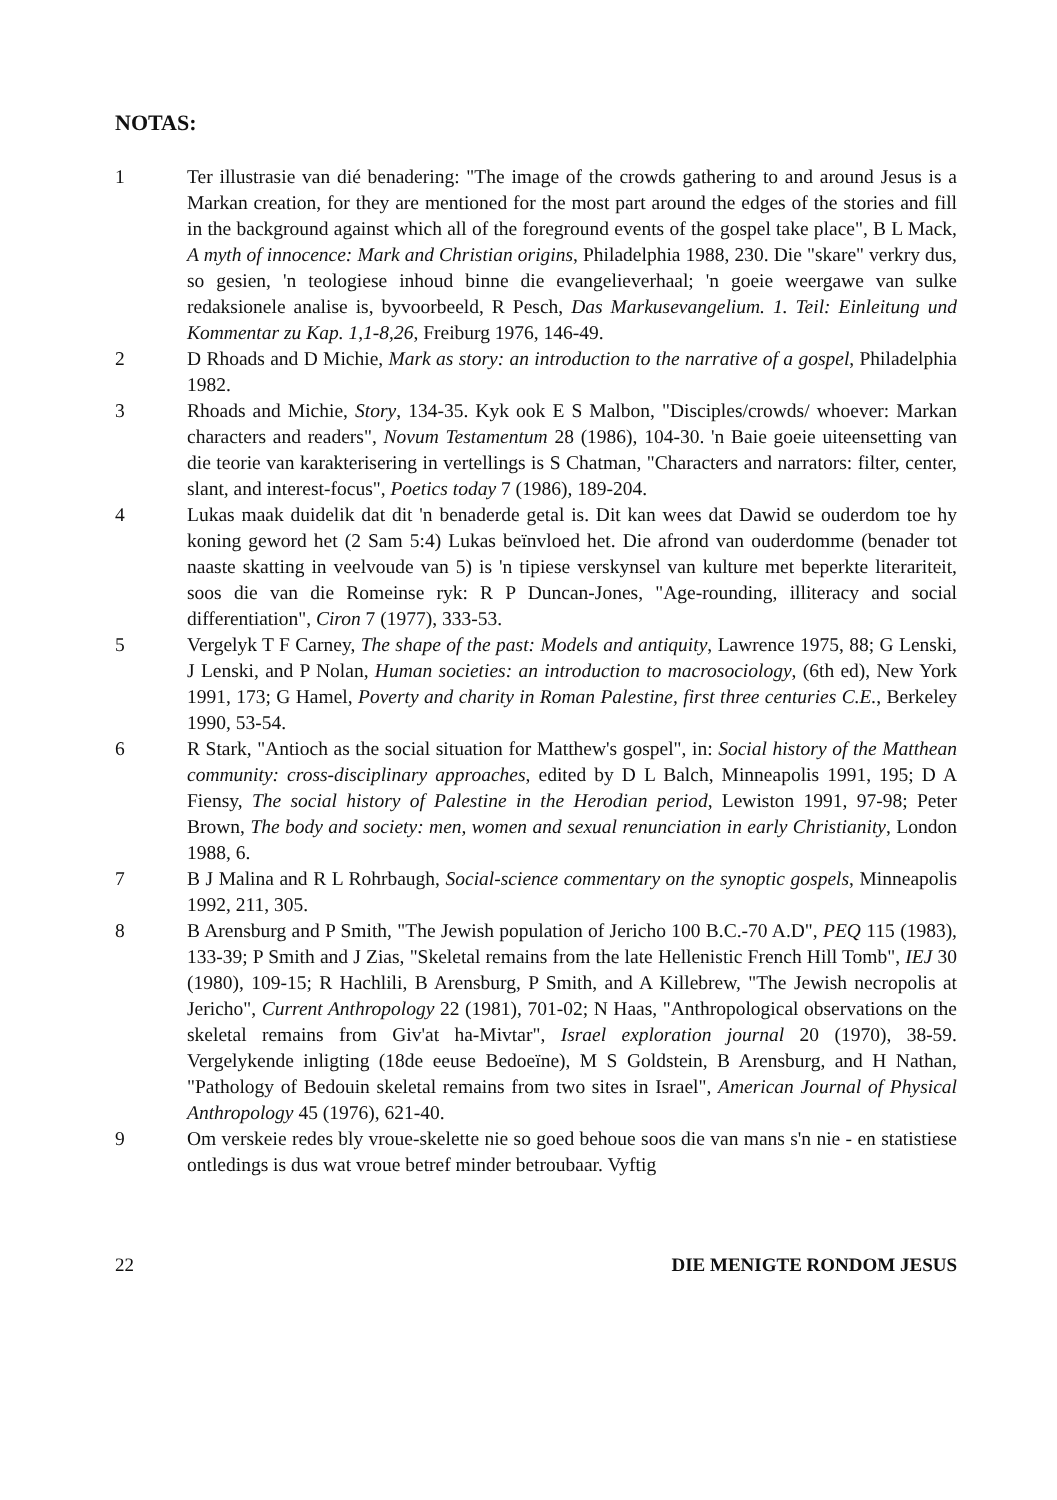NOTAS:
1 Ter illustrasie van dié benadering: "The image of the crowds gathering to and around Jesus is a Markan creation, for they are mentioned for the most part around the edges of the stories and fill in the background against which all of the foreground events of the gospel take place", B L Mack, A myth of innocence: Mark and Christian origins, Philadelphia 1988, 230. Die "skare" verkry dus, so gesien, 'n teologiese inhoud binne die evangelieverhaal; 'n goeie weergawe van sulke redaksionele analise is, byvoorbeeld, R Pesch, Das Markusevangelium. 1. Teil: Einleitung und Kommentar zu Kap. 1,1-8,26, Freiburg 1976, 146-49.
2 D Rhoads and D Michie, Mark as story: an introduction to the narrative of a gospel, Philadelphia 1982.
3 Rhoads and Michie, Story, 134-35. Kyk ook E S Malbon, "Disciples/crowds/ whoever: Markan characters and readers", Novum Testamentum 28 (1986), 104-30. 'n Baie goeie uiteensetting van die teorie van karakterisering in vertellings is S Chatman, "Characters and narrators: filter, center, slant, and interest-focus", Poetics today 7 (1986), 189-204.
4 Lukas maak duidelik dat dit 'n benaderde getal is. Dit kan wees dat Dawid se ouderdom toe hy koning geword het (2 Sam 5:4) Lukas beïnvloed het. Die afrond van ouderdomme (benader tot naaste skatting in veelvoude van 5) is 'n tipiese verskynsel van kulture met beperkte literariteit, soos die van die Romeinse ryk: R P Duncan-Jones, "Age-rounding, illiteracy and social differentiation", Ciron 7 (1977), 333-53.
5 Vergelyk T F Carney, The shape of the past: Models and antiquity, Lawrence 1975, 88; G Lenski, J Lenski, and P Nolan, Human societies: an introduction to macrosociology, (6th ed), New York 1991, 173; G Hamel, Poverty and charity in Roman Palestine, first three centuries C.E., Berkeley 1990, 53-54.
6 R Stark, "Antioch as the social situation for Matthew's gospel", in: Social history of the Matthean community: cross-disciplinary approaches, edited by D L Balch, Minneapolis 1991, 195; D A Fiensy, The social history of Palestine in the Herodian period, Lewiston 1991, 97-98; Peter Brown, The body and society: men, women and sexual renunciation in early Christianity, London 1988, 6.
7 B J Malina and R L Rohrbaugh, Social-science commentary on the synoptic gospels, Minneapolis 1992, 211, 305.
8 B Arensburg and P Smith, "The Jewish population of Jericho 100 B.C.-70 A.D", PEQ 115 (1983), 133-39; P Smith and J Zias, "Skeletal remains from the late Hellenistic French Hill Tomb", IEJ 30 (1980), 109-15; R Hachlili, B Arensburg, P Smith, and A Killebrew, "The Jewish necropolis at Jericho", Current Anthropology 22 (1981), 701-02; N Haas, "Anthropological observations on the skeletal remains from Giv'at ha-Mivtar", Israel exploration journal 20 (1970), 38-59. Vergelykende inligting (18de eeuse Bedoeïne), M S Goldstein, B Arensburg, and H Nathan, "Pathology of Bedouin skeletal remains from two sites in Israel", American Journal of Physical Anthropology 45 (1976), 621-40.
9 Om verskeie redes bly vroue-skelette nie so goed behoue soos die van mans s'n nie - en statistiese ontledings is dus wat vroue betref minder betroubaar. Vyftig
22 DIE MENIGTE RONDOM JESUS